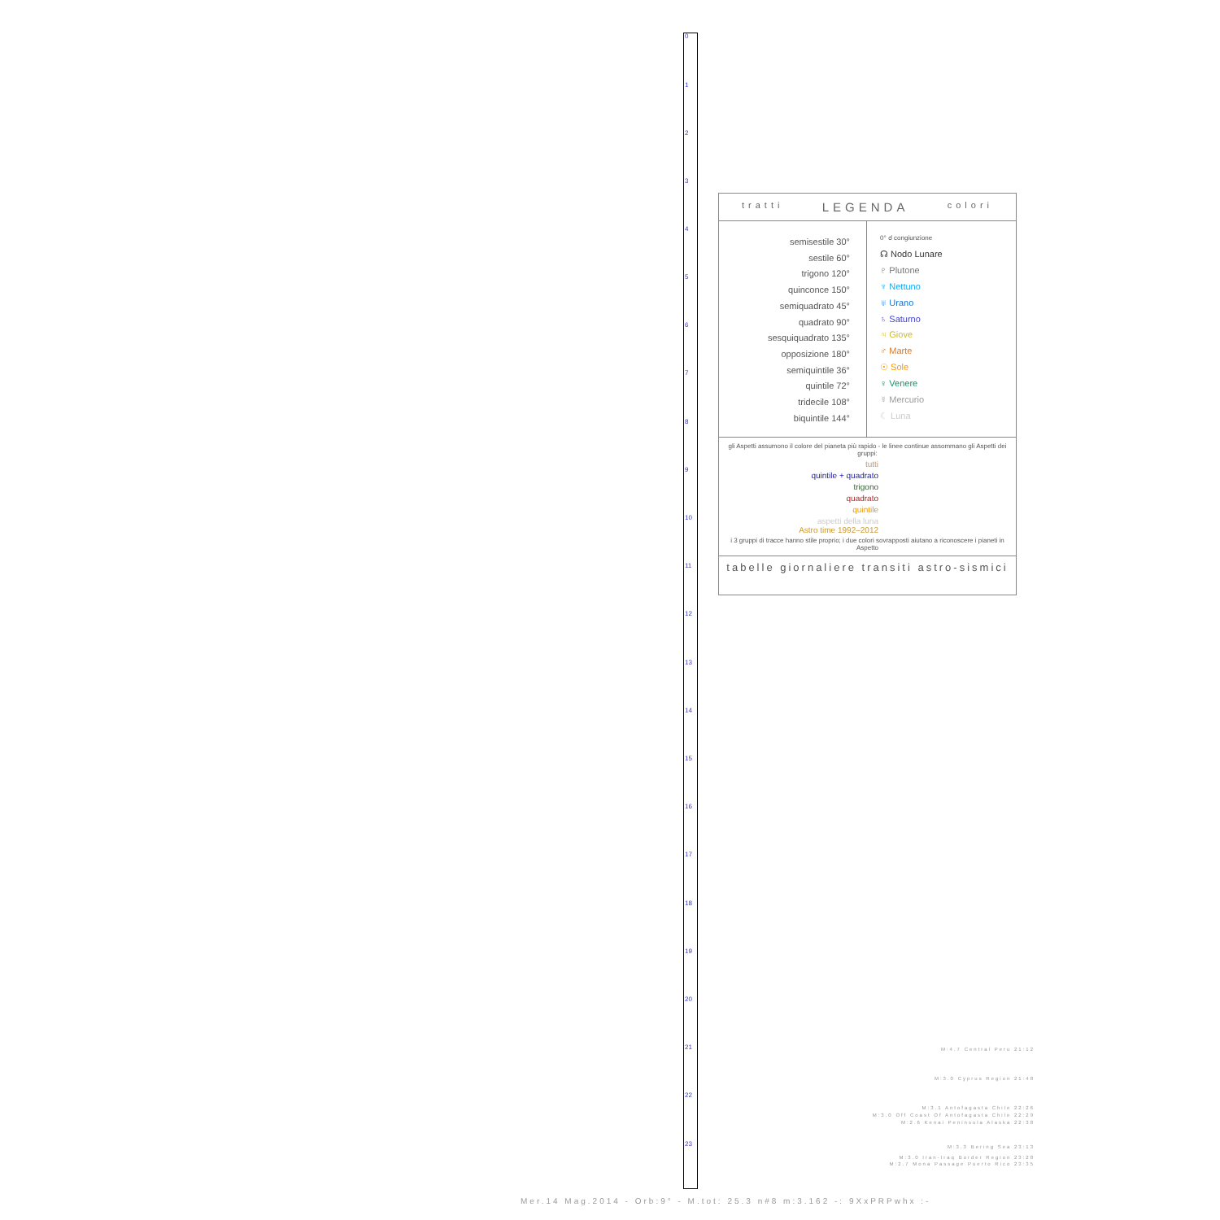0
1
2
3
4
5
6
7
8
9
10
11
12
13
14
15
16
17
18
19
20
21
22
23
tratti LEGENDA colori
semisestile 30°
sestile 60°
trigono 120°
quinconce 150°
semiquadrato 45°
quadrato 90°
sesquiquadrato 135°
opposizione 180°
semiquintile 36°
quintile 72°
tridecile 108°
biquintile 144°
0° ☌ congiunzione
☊ Nodo Lunare
♇ Plutone
♆ Nettuno
♅ Urano
♄ Saturno
♃ Giove
♂ Marte
☉ Sole
♀ Venere
☿ Mercurio
☾ Luna
gli Aspetti assumono il colore del pianeta più rapido - le linee continue assommano gli Aspetti dei gruppi:
tutti
quintile + quadrato
trigono
quadrato
quintile
aspetti della luna Astro time 1992–2012
i 3 gruppi di tracce hanno stile proprio; i due colori sovrapposti aiutano a riconoscere i pianeti in Aspetto
tabelle giornaliere transiti astro-sismici
M:4.7 Central Peru 21:12
M:3.0 Cyprus Region 21:48
M:3.1 Antofagasta Chile 22:26
M:3.0 Off Coast Of Antofagasta Chile 22:29
M:2.6 Kenai Peninsula Alaska 22:38
M:3.3 Bering Sea 23:13
M:3.0 Iran-Iraq Border Region 23:28
M:2.7 Mona Passage Puerto Rico 23:35
Mer.14 Mag.2014 - Orb:9° - M.tot: 25.3 n#8 m:3.162 -: 9XxPRPwhx :-